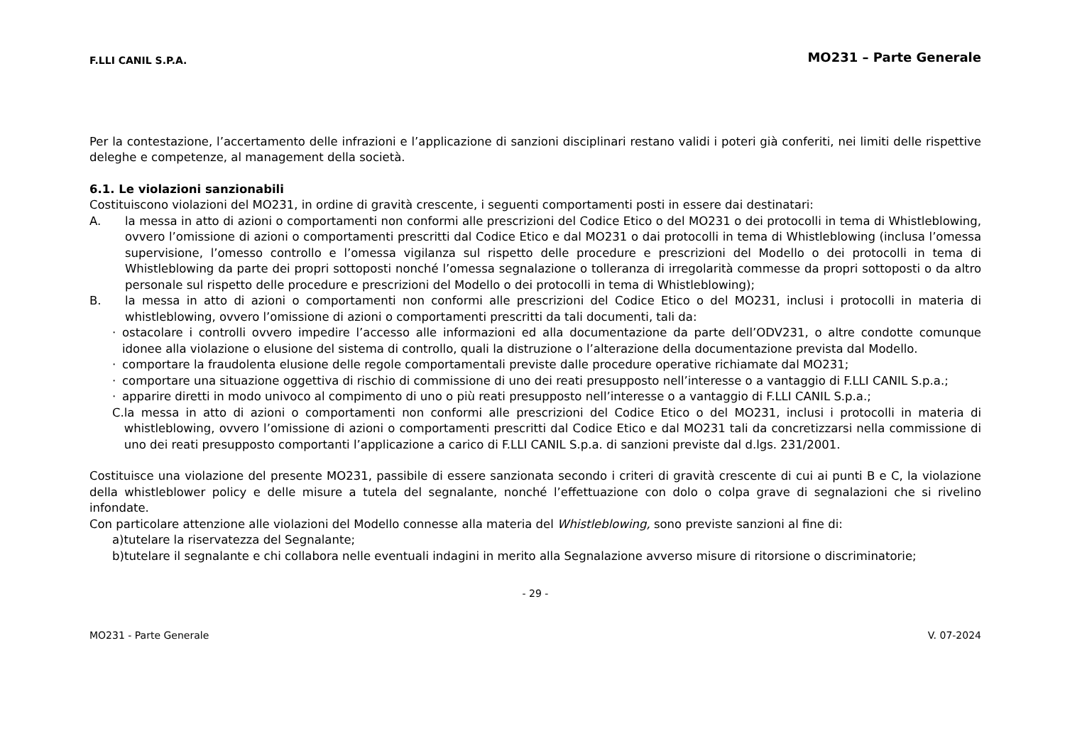F.LLI CANIL S.P.A. MO231 – Parte Generale
Per la contestazione, l’accertamento delle infrazioni e l’applicazione di sanzioni disciplinari restano validi i poteri già conferiti, nei limiti delle rispettive deleghe e competenze, al management della società.
6.1. Le violazioni sanzionabili
Costituiscono violazioni del MO231, in ordine di gravità crescente, i seguenti comportamenti posti in essere dai destinatari:
A. la messa in atto di azioni o comportamenti non conformi alle prescrizioni del Codice Etico o del MO231 o dei protocolli in tema di Whistleblowing, ovvero l’omissione di azioni o comportamenti prescritti dal Codice Etico e dal MO231 o dai protocolli in tema di Whistleblowing (inclusa l’omessa supervisione, l’omesso controllo e l’omessa vigilanza sul rispetto delle procedure e prescrizioni del Modello o dei protocolli in tema di Whistleblowing da parte dei propri sottoposti nonché l’omessa segnalazione o tolleranza di irregolarità commesse da propri sottoposti o da altro personale sul rispetto delle procedure e prescrizioni del Modello o dei protocolli in tema di Whistleblowing);
B. la messa in atto di azioni o comportamenti non conformi alle prescrizioni del Codice Etico o del MO231, inclusi i protocolli in materia di whistleblowing, ovvero l’omissione di azioni o comportamenti prescritti da tali documenti, tali da:
· ostacolare i controlli ovvero impedire l’accesso alle informazioni ed alla documentazione da parte dell’ODV231, o altre condotte comunque idonee alla violazione o elusione del sistema di controllo, quali la distruzione o l’alterazione della documentazione prevista dal Modello.
· comportare la fraudolenta elusione delle regole comportamentali previste dalle procedure operative richiamate dal MO231;
· comportare una situazione oggettiva di rischio di commissione di uno dei reati presupposto nell’interesse o a vantaggio di F.LLI CANIL S.p.a.;
· apparire diretti in modo univoco al compimento di uno o più reati presupposto nell’interesse o a vantaggio di F.LLI CANIL S.p.a.;
C. la messa in atto di azioni o comportamenti non conformi alle prescrizioni del Codice Etico o del MO231, inclusi i protocolli in materia di whistleblowing, ovvero l’omissione di azioni o comportamenti prescritti dal Codice Etico e dal MO231 tali da concretizzarsi nella commissione di uno dei reati presupposto comportanti l’applicazione a carico di F.LLI CANIL S.p.a. di sanzioni previste dal d.lgs. 231/2001.
Costituisce una violazione del presente MO231, passibile di essere sanzionata secondo i criteri di gravità crescente di cui ai punti B e C, la violazione della whistleblower policy e delle misure a tutela del segnalante, nonché l’effettuazione con dolo o colpa grave di segnalazioni che si rivelino infondate.
Con particolare attenzione alle violazioni del Modello connesse alla materia del Whistleblowing, sono previste sanzioni al fine di:
a) tutelare la riservatezza del Segnalante;
b) tutelare il segnalante e chi collabora nelle eventuali indagini in merito alla Segnalazione avverso misure di ritorsione o discriminatorie;
- 29 -
MO231 - Parte Generale V. 07-2024